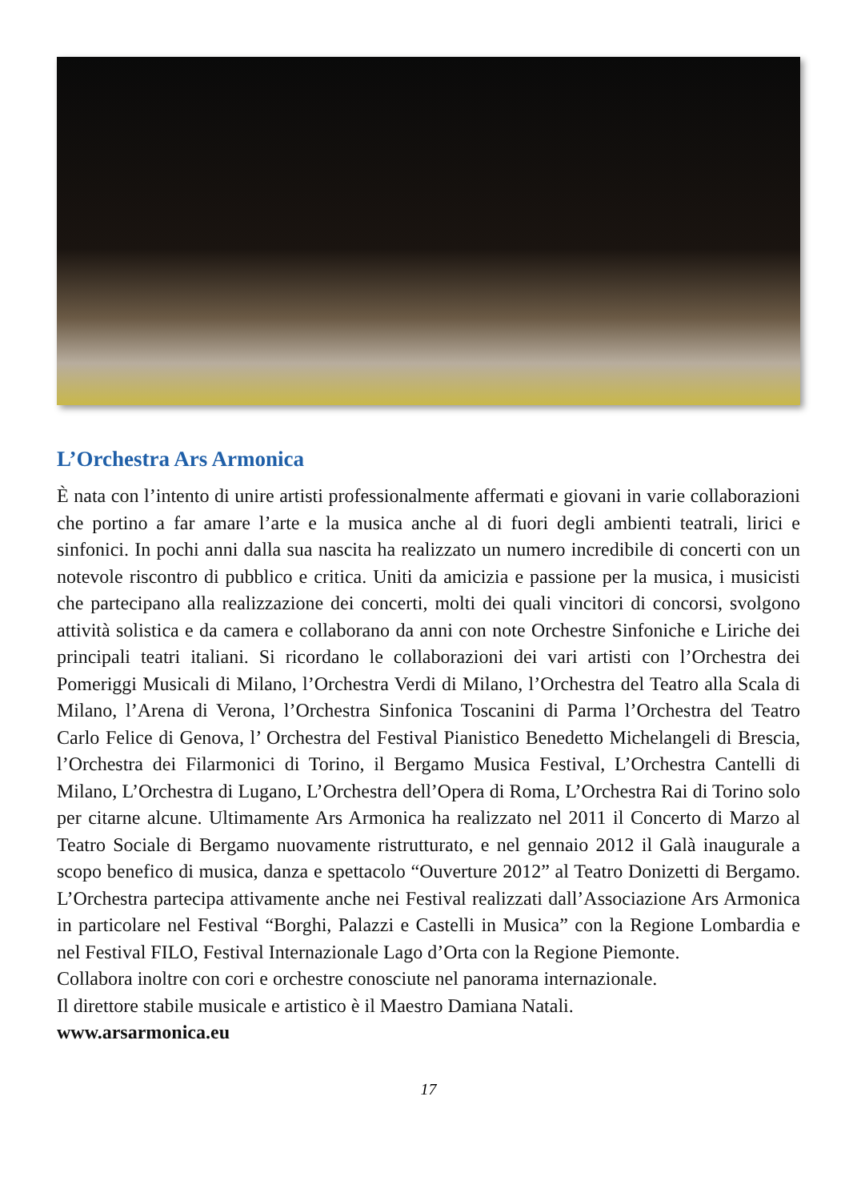L’Orchestra Ars Armonica
È nata con l’intento di unire artisti professionalmente affermati e giovani in varie collaborazioni che portino a far amare l’arte e la musica anche al di fuori degli ambienti teatrali, lirici e sinfonici. In pochi anni dalla sua nascita ha realizzato un numero incredibile di concerti con un notevole riscontro di pubblico e critica. Uniti da amicizia e passione per la musica, i musicisti che partecipano alla realizzazione dei concerti, molti dei quali vincitori di concorsi, svolgono attività solistica e da camera e collaborano da anni con note Orchestre Sinfoniche e Liriche dei principali teatri italiani. Si ricordano le collaborazioni dei vari artisti con l’Orchestra dei Pomeriggi Musicali di Milano, l’Orchestra Verdi di Milano, l’Orchestra del Teatro alla Scala di Milano, l’Arena di Verona, l’Orchestra Sinfonica Toscanini di Parma l’Orchestra del Teatro Carlo Felice di Genova, l’ Orchestra del Festival Pianistico Benedetto Michelangeli di Brescia, l’Orchestra dei Filarmonici di Torino, il Bergamo Musica Festival, L’Orchestra Cantelli di Milano, L’Orchestra di Lugano, L’Orchestra dell’Opera di Roma, L’Orchestra Rai di Torino solo per citarne alcune. Ultimamente Ars Armonica ha realizzato nel 2011 il Concerto di Marzo al Teatro Sociale di Bergamo nuovamente ristrutturato, e nel gennaio 2012 il Galà inaugurale a scopo benefico di musica, danza e spettacolo “Ouverture 2012” al Teatro Donizetti di Bergamo. L’Orchestra partecipa attivamente anche nei Festival realizzati dall’Associazione Ars Armonica in particolare nel Festival “Borghi, Palazzi e Castelli in Musica” con la Regione Lombardia e nel Festival FILO, Festival Internazionale Lago d’Orta con la Regione Piemonte.
Collabora inoltre con cori e orchestre conosciute nel panorama internazionale.
Il direttore stabile musicale e artistico è il Maestro Damiana Natali.
www.arsarmonica.eu
17